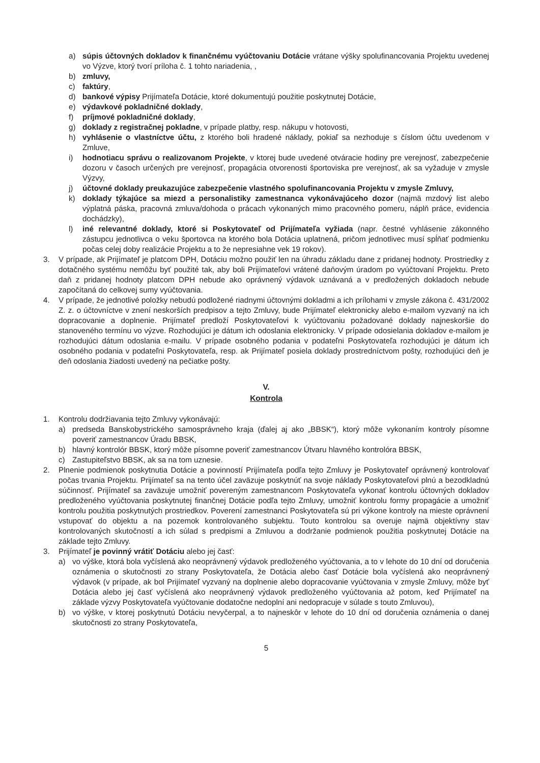a) súpis účtovných dokladov k finančnému vyúčtovaniu Dotácie vrátane výšky spolufinancovania Projektu uvedenej vo Výzve, ktorý tvorí príloha č. 1 tohto nariadenia, ,
b) zmluvy,
c) faktúry,
d) bankové výpisy Prijímateľa Dotácie, ktoré dokumentujú použitie poskytnutej Dotácie,
e) výdavkové pokladničné doklady,
f) príjmové pokladničné doklady,
g) doklady z registračnej pokladne, v prípade platby, resp. nákupu v hotovosti,
h) vyhlásenie o vlastníctve účtu, z ktorého boli hradené náklady, pokiaľ sa nezhoduje s číslom účtu uvedenom v Zmluve,
i) hodnotiacu správu o realizovanom Projekte, v ktorej bude uvedené otváracie hodiny pre verejnosť, zabezpečenie dozoru v časoch určených pre verejnosť, propagácia otvorenosti športoviska pre verejnosť, ak sa vyžaduje v zmysle Výzvy,
j) účtovné doklady preukazujúce zabezpečenie vlastného spolufinancovania Projektu v zmysle Zmluvy,
k) doklady týkajúce sa miezd a personalistiky zamestnanca vykonávajúceho dozor (najmä mzdový list alebo výplatná páska, pracovná zmluva/dohoda o prácach vykonaných mimo pracovného pomeru, náplň práce, evidencia dochádzky),
l) iné relevantné doklady, ktoré si Poskytovateľ od Prijímateľa vyžiada (napr. čestné vyhlásenie zákonného zástupcu jednotlivca o veku športovca na ktorého bola Dotácia uplatnená, pričom jednotlivec musí spĺňať podmienku počas celej doby realizácie Projektu a to že nepresiahne vek 19 rokov).
3. V prípade, ak Prijímateľ je platcom DPH, Dotáciu možno použiť len na úhradu základu dane z pridanej hodnoty. Prostriedky z dotačného systému nemôžu byť použité tak, aby boli Prijímateľovi vrátené daňovým úradom po vyúčtovaní Projektu. Preto daň z pridanej hodnoty platcom DPH nebude ako oprávnený výdavok uznávaná a v predložených dokladoch nebude započítaná do celkovej sumy vyúčtovania.
4. V prípade, že jednotlivé položky nebudú podložené riadnymi účtovnými dokladmi a ich prílohami v zmysle zákona č. 431/2002 Z. z. o účtovníctve v znení neskorších predpisov a tejto Zmluvy, bude Prijímateľ elektronicky alebo e-mailom vyzvaný na ich dopracovanie a doplnenie. Prijímateľ predloží Poskytovateľovi k vyúčtovaniu požadované doklady najneskoršie do stanoveného termínu vo výzve. Rozhodujúci je dátum ich odoslania elektronicky. V prípade odosielania dokladov e-mailom je rozhodujúci dátum odoslania e-mailu. V prípade osobného podania v podateľni Poskytovateľa rozhodujúci je dátum ich osobného podania v podateľni Poskytovateľa, resp. ak Prijímateľ posiela doklady prostredníctvom pošty, rozhodujúci deň je deň odoslania žiadosti uvedený na pečiatke pošty.
V.
Kontrola
1. Kontrolu dodržiavania tejto Zmluvy vykonávajú:
a) predseda Banskobystrického samosprávneho kraja (ďalej aj ako „BBSK“), ktorý môže vykonaním kontroly písomne poveriť zamestnancov Úradu BBSK,
b) hlavný kontrolór BBSK, ktorý môže písomne poveriť zamestnancov Útvaru hlavného kontrolóra BBSK,
c) Zastupiteľstvo BBSK, ak sa na tom uznesie.
2. Plnenie podmienok poskytnutia Dotácie a povinností Prijímateľa podľa tejto Zmluvy je Poskytovateľ oprávnený kontrolovať počas trvania Projektu. Prijímateľ sa na tento účel zaväzuje poskytnúť na svoje náklady Poskytovateľovi plnú a bezodkladnú súčinnosť. Prijímateľ sa zaväzuje umožniť povereným zamestnancom Poskytovateľa vykonať kontrolu účtovných dokladov predloženého vyúčtovania poskytnutej finančnej Dotácie podľa tejto Zmluvy, umožniť kontrolu formy propagácie a umožniť kontrolu použitia poskytnutých prostriedkov. Poverení zamestnanci Poskytovateľa sú pri výkone kontroly na mieste oprávnení vstupovať do objektu a na pozemok kontrolovaného subjektu. Touto kontrolou sa overuje najmä objektívny stav kontrolovaných skutočností a ich súlad s predpismi a Zmluvou a dodržanie podmienok použitia poskytnutej Dotácie na základe tejto Zmluvy.
3. Prijímateľ je povinný vrátiť Dotáciu alebo jej časť:
a) vo výške, ktorá bola vyčíslená ako neoprávnený výdavok predloženého vyúčtovania, a to v lehote do 10 dní od doručenia oznámenia o skutočnosti zo strany Poskytovateľa, že Dotácia alebo časť Dotácie bola vyčíslená ako neoprávnený výdavok (v prípade, ak bol Prijímateľ vyzvaný na doplnenie alebo dopracovanie vyúčtovania v zmysle Zmluvy, môže byť Dotácia alebo jej časť vyčíslená ako neoprávnený výdavok predloženého vyúčtovania až potom, keď Prijímateľ na základe výzvy Poskytovateľa vyúčtovanie dodatočne nedoplní ani nedopracuje v súlade s touto Zmluvou),
b) vo výške, v ktorej poskytnutú Dotáciu nevyčerpal, a to najneskôr v lehote do 10 dní od doručenia oznámenia o danej skutočnosti zo strany Poskytovateľa,
5